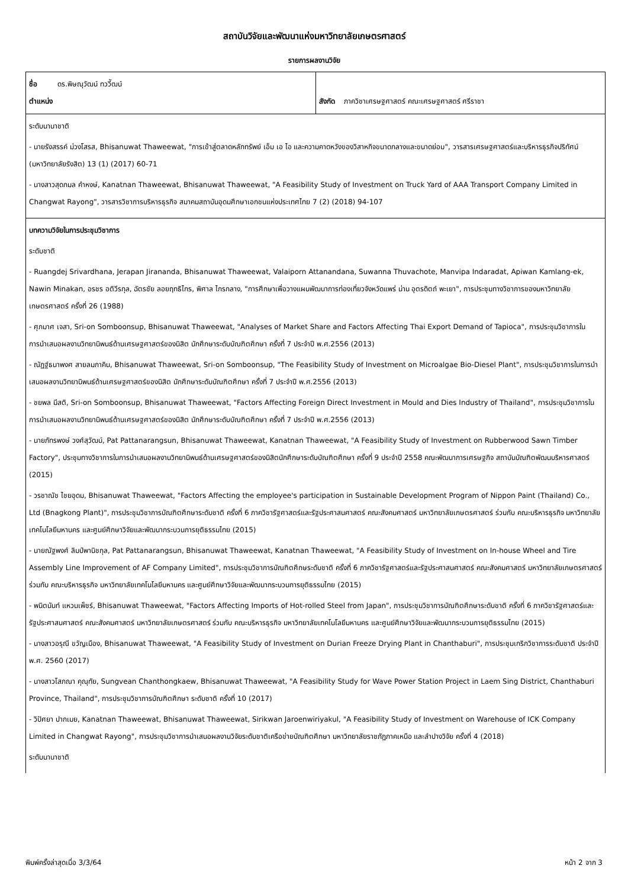สถาบันวิจัยและพัฒนาแห่งมหาวิทยาลัยเกษตรศาสตร์
รายการผลงานวิจัย
| ชื่อ ดร.พิษณุวัฒน์ ทววีัฒน์ ตำแหน่ง | สังกัด ภาควิชาเศรษฐศาสตร์ คณะเศรษฐศาสตร์ ศรีราชา |
| ระดับนานาชาติ - นายรังสรรค์ ม่วงโสรส, Bhisanuwat Thaweewat, "การเข้าสู่ตลาดหลักทรัพย์ เอ็ม เอ ไอ และความคาดหวังของวิสาหกิจขนาดกลางและขนาดย่อม", วารสารเศรษฐศาสตร์และบริหารธุรกิจปริทัศน์ (มหาวิทยาลัยรังสิต) 13 (1) (2017) 60-71 - นางสาวสุดกมล คำหงษ์, Kanatnan Thaweewat, Bhisanuwat Thaweewat, "A Feasibility Study of Investment on Truck Yard of AAA Transport Company Limited in Changwat Rayong", วารสารวิชาการบริหารธุรกิจ สมาคมสถาบันอุดมศึกษาเอกชนแห่งประเทศไทย 7 (2) (2018) 94-107 | |
| บทความวิจัยในการประชุมวิชาการ ระดับชาติ - Ruangdej Srivardhana, Jerapan Jirananda, Bhisanuwat Thaweewat, Valaiporn Attanandana, Suwanna Thuvachote, Manvipa Indaradat, Apiwan Kamlang-ek, Nawin Minakan, อรชร อติวีรกุล, ฉัตรชัย ลอยฤทธิไกร, พิศาล ไกรกลาง, "การศึกษาเพื่อวางแผนพัฒนาการท่องเที่ยวจังหวัดแพร่ น่าน อุตรดิตถ์ พะเยา", การประชุมทางวิชาการของมหาวิทยาลัยเกษตรศาสตร์ ครั้งที่ 26 (1988) - ศุภมาศ เจสา, Sri-on Somboonsup, Bhisanuwat Thaweewat, "Analyses of Market Share and Factors Affecting Thai Export Demand of Tapioca", การประชุมวิชาการในการนำเสนอผลงานวิทยานิพนธ์ด้านเศรษฐศาสตร์ของนิสิต นักศึกษาระดับบัณฑิตศึกษา ครั้งที่ 7 ประจำปี พ.ศ.2556 (2013) - ณัฏฐ์ธนาพงศ สายลมภาคิน, Bhisanuwat Thaweewat, Sri-on Somboonsup, "The Feasibility Study of Investment on Microalgae Bio-Diesel Plant", การประชุมวิชาการในการนำเสนอผลงานวิทยานิพนธ์ด้านเศรษฐศาสตร์ของนิสิต นักศึกษาระดับบัณฑิตศึกษา ครั้งที่ 7 ประจำปี พ.ศ.2556 (2013) - ชยพล มีสติ, Sri-on Somboonsup, Bhisanuwat Thaweewat, "Factors Affecting Foreign Direct Investment in Mould and Dies Industry of Thailand", การประชุมวิชาการในการนำเสนอผลงานวิทยานิพนธ์ด้านเศรษฐศาสตร์ของนิสิต นักศึกษาระดับบัณฑิตศึกษา ครั้งที่ 7 ประจำปี พ.ศ.2556 (2013) - นายภัทรพงษ์ วงศ์สุวัฒน์, Pat Pattanarangsun, Bhisanuwat Thaweewat, Kanatnan Thaweewat, "A Feasibility Study of Investment on Rubberwood Sawn Timber Factory", ประชุมทางวิชาการในการนำเสนอผลงานวิทยานิพนธ์ด้านเศรษฐศาสตร์ของนิสิตนักศึกษาระดับบัณฑิตศึกษา ครั้งที่ 9 ประจำปี 2558 คณะพัฒนาการเศรษฐกิจ สถาบันบัณฑิตพัฒนบริหารศาสตร์ (2015) - วรชาณัช ไชยอุดม, Bhisanuwat Thaweewat, "Factors Affecting the employee's participation in Sustainable Development Program of Nippon Paint (Thailand) Co., Ltd (Bnagkong Plant)", การประชุมวิชาการบัณฑิตศึกษาระดับชาติ ครั้งที่ 6 ภาควิชารัฐศาสตร์และรัฐประศาสนศาสตร์ คณะสังคมศาสตร์ มหาวิทยาลัยเกษตรศาสตร์ ร่วมกับ คณะบริหารธุรกิจ มหาวิทยาลัยเทคโนโลยีมหานคร และศูนย์ศึกษาวิจัยและพัฒนากระบวนการยุติธรรมไทย (2015) - นายณัฐพงศ์ ลิมป์พานิชกุล, Pat Pattanarangsun, Bhisanuwat Thaweewat, Kanatnan Thaweewat, "A Feasibility Study of Investment on In-house Wheel and Tire Assembly Line Improvement of AF Company Limited", การประชุมวิชาการบัณฑิตศึกษระดับชาติ ครั้งที่ 6 ภาควิชารัฐศาสตร์และรัฐประศาสนศาสตร์ คณะสังคมศาสตร์ มหาวิทยาลัยเกษตรศาสตร์ ร่วมกับ คณะบริหารธุรกิจ มหาวิทยาลัยเทคโนโลยีมหานคร และศูนย์ศึกษาวิจัยและพัฒนากระบวนการยุติธรรมไทย (2015) - พนิตนันท์ แหวนเพ็ชร์, Bhisanuwat Thaweewat, "Factors Affecting Imports of Hot-rolled Steel from Japan", การประชุมวิชาการบัณฑิตศึกษาระดับชาติ ครั้งที่ 6 ภาควิชารัฐศาสตร์และรัฐประศาสนศาสตร์ คณะสังคมศาสตร์ มหาวิทยาลัยเกษตรศาสตร์ ร่วมกับ คณะบริหารธุรกิจ มหาวิทยาลัยเทคโนโลยีมหานคร และศูนย์ศึกษาวิจัยและพัฒนากระบวนการยุติธรรมไทย (2015) - นางสาวอรุณี ขวัญเมือง, Bhisanuwat Thaweewat, "A Feasibility Study of Investment on Durian Freeze Drying Plant in Chanthaburi", การประชุมเกริกวิชาการระดับชาติ ประจำปี พ.ศ. 2560 (2017) - นางสาวโสภณา คุณุทัย, Sungvean Chanthongkaew, Bhisanuwat Thaweewat, "A Feasibility Study for Wave Power Station Project in Laem Sing District, Chanthaburi Province, Thailand", การประชุมวิชาการบัณฑิตศึกษา ระดับชาติ ครั้งที่ 10 (2017) - วิปัศยา ปากเมย, Kanatnan Thaweewat, Bhisanuwat Thaweewat, Sirikwan Jaroenwiriyakul, "A Feasibility Study of Investment on Warehouse of ICK Company Limited in Changwat Rayong", การประชุมวิชาการนำเสนอผลงานวิจัยระดับชาติเครือข่ายบัณฑิตศึกษา มหาวิทยาลัยราชภัฏภาคเหนือ และลำปางวิจัย ครั้งที่ 4 (2018) ระดับนานาชาติ | |
พิมพ์ครั้งล่าสุดเมื่อ 3/3/64 หน้า 2 จาก 3